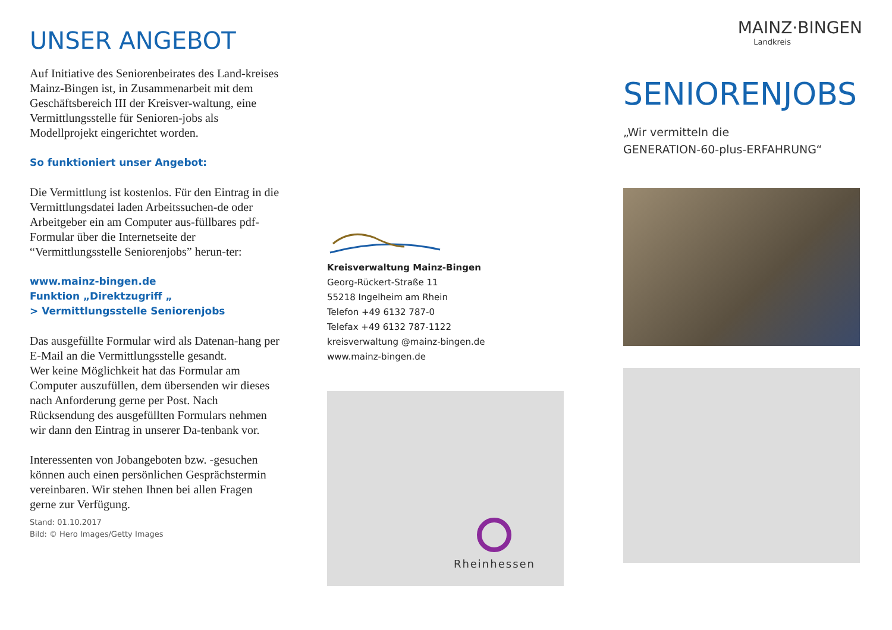UNSER ANGEBOT
Auf Initiative des Seniorenbeirates des Land-kreises Mainz-Bingen ist, in Zusammenarbeit mit dem Geschäftsbereich III der Kreisver-waltung, eine Vermittlungsstelle für Senioren-jobs als Modellprojekt eingerichtet worden.
So funktioniert unser Angebot:
Die Vermittlung ist kostenlos. Für den Eintrag in die Vermittlungsdatei laden Arbeitssuchen-de oder Arbeitgeber ein am Computer aus-füllbares pdf-Formular über die Internetseite der “Vermittlungsstelle Seniorenjobs” herun-ter:
www.mainz-bingen.de
Funktion „Direktzugriff „
> Vermittlungsstelle Seniorenjobs
Das ausgefüllte Formular wird als Datenan-hang per E-Mail an die Vermittlungsstelle gesandt.
Wer keine Möglichkeit hat das Formular am Computer auszufüllen, dem übersenden wir dieses nach Anforderung gerne per Post. Nach Rücksendung des ausgefüllten Formulars nehmen wir dann den Eintrag in unserer Da-tenbank vor.
Interessenten von Jobangeboten bzw. -gesuchen können auch einen persönlichen Gesprächstermin vereinbaren. Wir stehen Ihnen bei allen Fragen gerne zur Verfügung.
Stand: 01.10.2017
Bild: © Hero Images/Getty Images
Kreisverwaltung Mainz-Bingen
Georg-Rückert-Straße 11
55218 Ingelheim am Rhein
Telefon +49 6132 787-0
Telefax +49 6132 787-1122
kreisverwaltung @mainz-bingen.de
www.mainz-bingen.de
Rheinhessen
MAINZ·BINGEN
Landkreis
SENIORENJOBS
„Wir vermitteln die
GENERATION-60-plus-ERFAHRUNG“